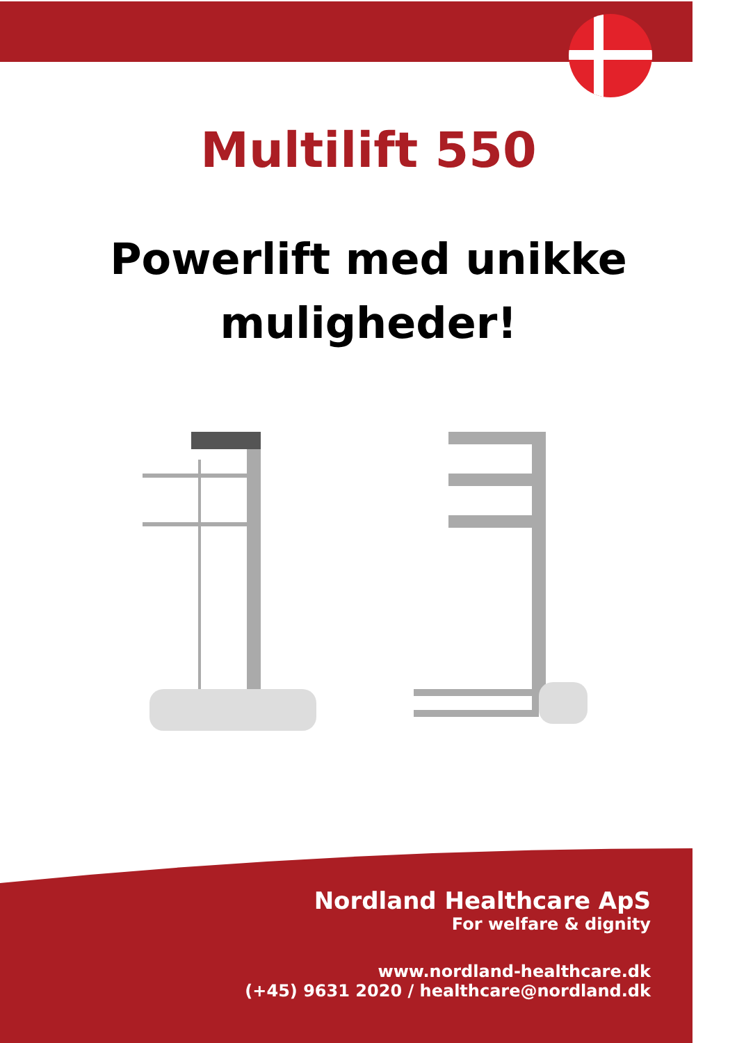Multilift 550
Powerlift med unikke
muligheder!
Nordland Healthcare ApS
For welfare & dignity
www.nordland-healthcare.dk
(+45) 9631 2020 / healthcare@nordland.dk